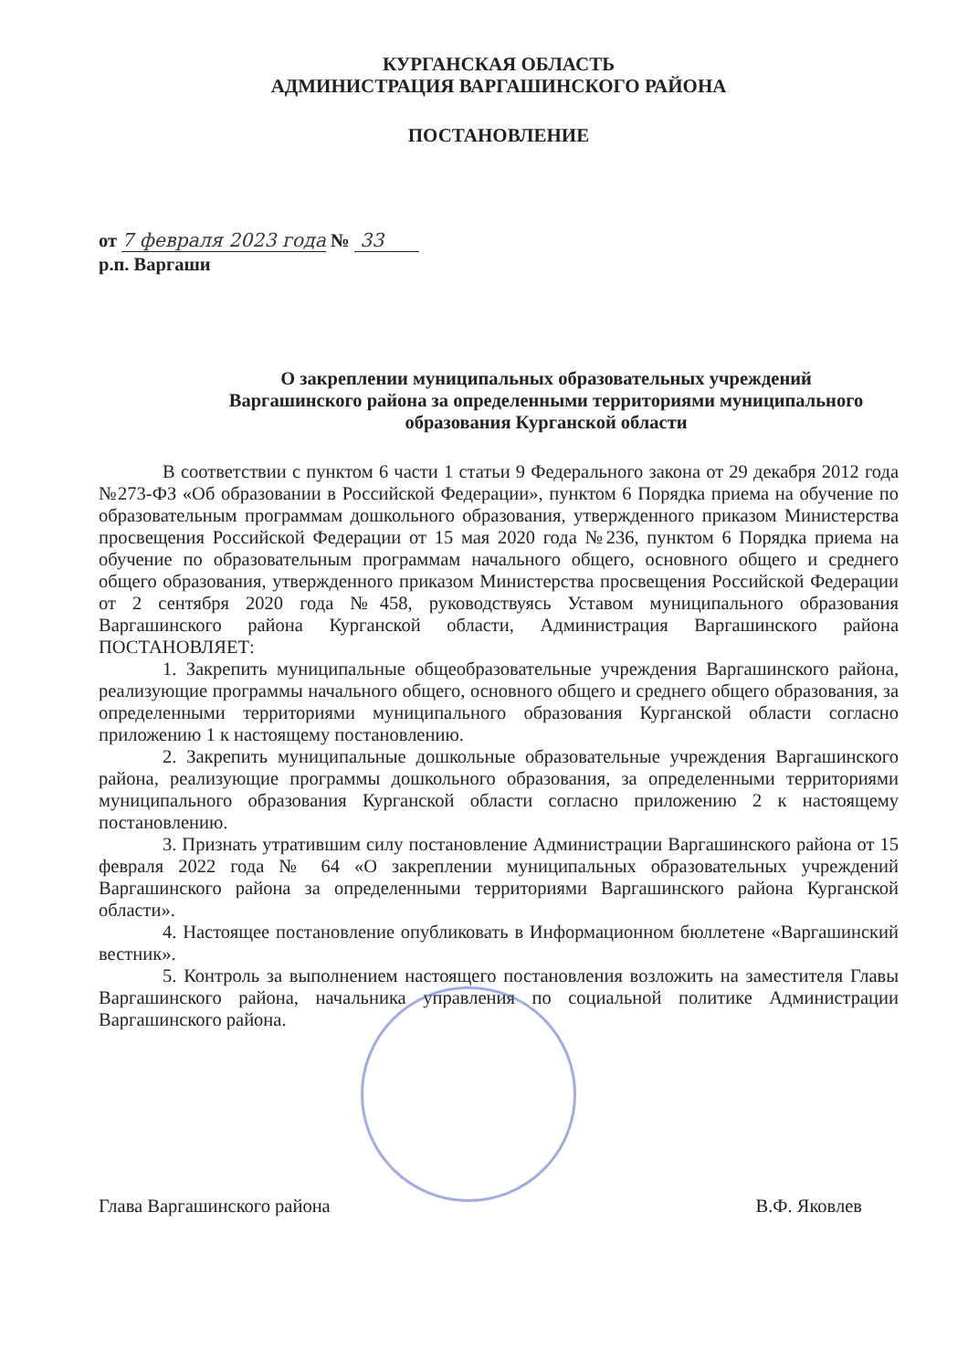КУРГАНСКАЯ ОБЛАСТЬ
АДМИНИСТРАЦИЯ ВАРГАШИНСКОГО РАЙОНА
ПОСТАНОВЛЕНИЕ
от 7 февраля 2023 года № 33
р.п. Варгаши
О закреплении муниципальных образовательных учреждений Варгашинского района за определенными территориями муниципального образования Курганской области
В соответствии с пунктом 6 части 1 статьи 9 Федерального закона от 29 декабря 2012 года №273-ФЗ «Об образовании в Российской Федерации», пунктом 6 Порядка приема на обучение по образовательным программам дошкольного образования, утвержденного приказом Министерства просвещения Российской Федерации от 15 мая 2020 года №236, пунктом 6 Порядка приема на обучение по образовательным программам начального общего, основного общего и среднего общего образования, утвержденного приказом Министерства просвещения Российской Федерации от 2 сентября 2020 года №458, руководствуясь Уставом муниципального образования Варгашинского района Курганской области, Администрация Варгашинского района ПОСТАНОВЛЯЕТ:
1. Закрепить муниципальные общеобразовательные учреждения Варгашинского района, реализующие программы начального общего, основного общего и среднего общего образования, за определенными территориями муниципального образования Курганской области согласно приложению 1 к настоящему постановлению.
2. Закрепить муниципальные дошкольные образовательные учреждения Варгашинского района, реализующие программы дошкольного образования, за определенными территориями муниципального образования Курганской области согласно приложению 2 к настоящему постановлению.
3. Признать утратившим силу постановление Администрации Варгашинского района от 15 февраля 2022 года № 64 «О закреплении муниципальных образовательных учреждений Варгашинского района за определенными территориями Варгашинского района Курганской области».
4. Настоящее постановление опубликовать в Информационном бюллетене «Варгашинский вестник».
5. Контроль за выполнением настоящего постановления возложить на заместителя Главы Варгашинского района, начальника управления по социальной политике Администрации Варгашинского района.
Глава Варгашинского района В.Ф. Яковлев